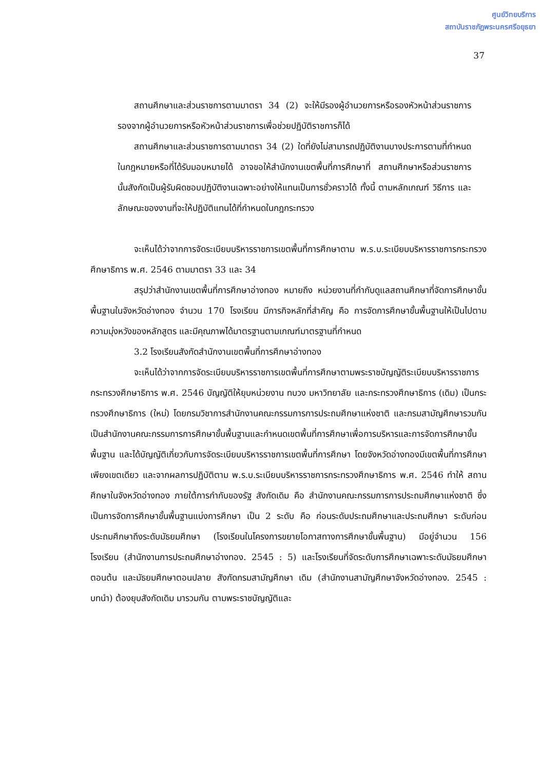ศูนย์วิทยบริการ
สถาบันราชภัฏพระนครศรีอยุธยา
37
สถานศึกษาและส่วนราชการตามมาตรา 34 (2) จะให้มีรองผู้อำนวยการหรือรองหัวหน้าส่วนราชการรองจากผู้อำนวยการหรือหัวหน้าส่วนราชการเพื่อช่วยปฏิบัติราชการก็ได้
สถานศึกษาและส่วนราชการตามมาตรา 34 (2) ใดที่ยังไม่สามารถปฏิบัติงานบางประการตามที่กำหนดในกฎหมายหรือที่ได้รับมอบหมายได้ อาจขอให้สำนักงานเขตพื้นที่การศึกษาที่ สถานศึกษาหรือส่วนราชการนั้นสังกัดเป็นผู้รับผิดชอบปฏิบัติงานเฉพาะอย่างให้แทนเป็นการชั่วคราวได้ ทั้งนี้ ตามหลักเกณฑ์ วิธีการ และลักษณะของงานที่จะให้ปฏิบัติแทนได้ที่กำหนดในกฎกระทรวง
จะเห็นได้ว่าจากการจัดระเบียบบริหารราชการเขตพื้นที่การศึกษาตาม พ.ร.บ.ระเบียบบริหารราชการกระทรวง ศึกษาธิการ พ.ศ. 2546 ตามมาตรา 33 และ 34
สรุปว่าสำนักงานเขตพื้นที่การศึกษาอ่างทอง หมายถึง หน่วยงานที่กำกับดูแลสถานศึกษาที่จัดการศึกษาขั้นพื้นฐานในจังหวัดอ่างทอง จำนวน 170 โรงเรียน มีภารกิจหลักที่สำคัญ คือ การจัดการศึกษาขั้นพื้นฐานให้เป็นไปตามความมุ่งหวังของหลักสูตร และมีคุณภาพได้มาตรฐานตามเกณฑ์มาตรฐานที่กำหนด
3.2 โรงเรียนสังกัดสำนักงานเขตพื้นที่การศึกษาอ่างทอง
จะเห็นได้ว่าจากการจัดระเบียบบริหารราชการเขตพื้นที่การศึกษาตามพระราชบัญญัติระเบียบบริหารราชการกระทรวงศึกษาธิการ พ.ศ. 2546 บัญญัติให้ยุบหน่วยงาน ทบวง มหาวิทยาลัย และกระทรวงศึกษาธิการ (เดิม) เป็นกระทรวงศึกษาธิการ (ใหม่) โดยกรมวิชาการสำนักงานคณะกรรมการการประถมศึกษาแห่งชาติ และกรมสามัญศึกษารวมกันเป็นสำนักงานคณะกรรมการการศึกษาขั้นพื้นฐานและกำหนดเขตพื้นที่การศึกษาเพื่อการบริหารและการจัดการศึกษาขั้นพื้นฐาน และได้บัญญัติเกี่ยวกับการจัดระเบียบบริหารราชการเขตพื้นที่การศึกษา โดยจังหวัดอ่างทองมีเขตพื้นที่การศึกษาเพียงเขตเดียว และจากผลการปฏิบัติตาม พ.ร.บ.ระเบียบบริหารราชการกระทรวงศึกษาธิการ พ.ศ. 2546 ทำให้ สถานศึกษาในจังหวัดอ่างทอง ภายใต้การกำกับของรัฐ สังกัดเดิม คือ สำนักงานคณะกรรมการการประถมศึกษาแห่งชาติ ซึ่งเป็นการจัดการศึกษาขั้นพื้นฐานแบ่งการศึกษา เป็น 2 ระดับ คือ ก่อนระดับประถมศึกษาและประถมศึกษา ระดับก่อนประถมศึกษาถึงระดับมัธยมศึกษา (โรงเรียนในโครงการขยายโอกาสทางการศึกษาขั้นพื้นฐาน) มีอยู่จำนวน 156 โรงเรียน (สำนักงานการประถมศึกษาอ่างทอง. 2545 : 5) และโรงเรียนที่จัดระดับการศึกษาเฉพาะระดับมัธยมศึกษาตอนต้น และมัธยมศึกษาตอนปลาย สังกัดกรมสามัญศึกษา เดิม (สำนักงานสามัญศึกษาจังหวัดอ่างทอง. 2545 : บทนำ) ต้องยุบสังกัดเดิม มารวมกัน ตามพระราชบัญญัติและ